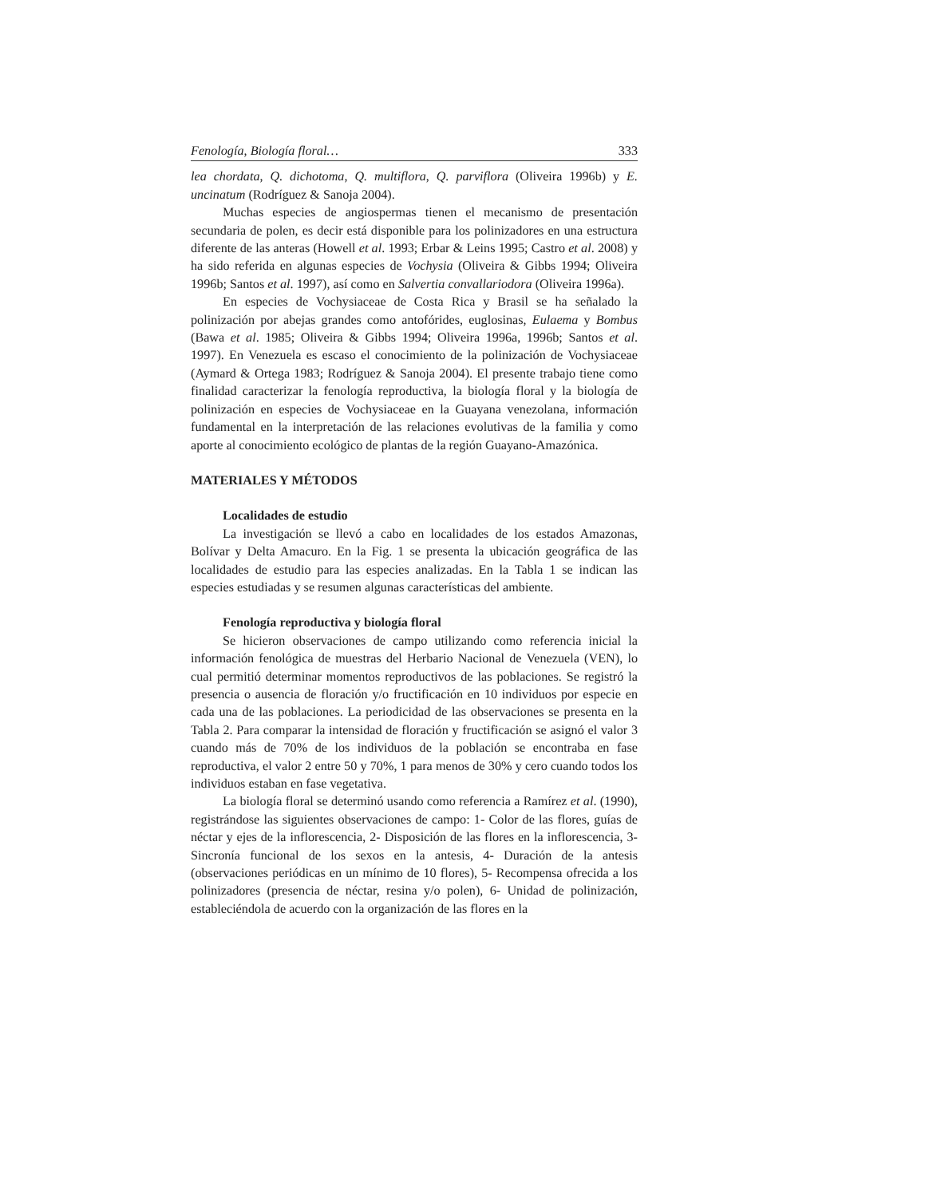Fenología, Biología floral… 333
lea chordata, Q. dichotoma, Q. multiflora, Q. parviflora (Oliveira 1996b) y E. uncinatum (Rodríguez & Sanoja 2004).
Muchas especies de angiospermas tienen el mecanismo de presentación secundaria de polen, es decir está disponible para los polinizadores en una estructura diferente de las anteras (Howell et al. 1993; Erbar & Leins 1995; Castro et al. 2008) y ha sido referida en algunas especies de Vochysia (Oliveira & Gibbs 1994; Oliveira 1996b; Santos et al. 1997), así como en Salvertia convallariodora (Oliveira 1996a).
En especies de Vochysiaceae de Costa Rica y Brasil se ha señalado la polinización por abejas grandes como antofórides, euglosinas, Eulaema y Bombus (Bawa et al. 1985; Oliveira & Gibbs 1994; Oliveira 1996a, 1996b; Santos et al. 1997). En Venezuela es escaso el conocimiento de la polinización de Vochysiaceae (Aymard & Ortega 1983; Rodríguez & Sanoja 2004). El presente trabajo tiene como finalidad caracterizar la fenología reproductiva, la biología floral y la biología de polinización en especies de Vochysiaceae en la Guayana venezolana, información fundamental en la interpretación de las relaciones evolutivas de la familia y como aporte al conocimiento ecológico de plantas de la región Guayano-Amazónica.
MATERIALES Y MÉTODOS
Localidades de estudio
La investigación se llevó a cabo en localidades de los estados Amazonas, Bolívar y Delta Amacuro. En la Fig. 1 se presenta la ubicación geográfica de las localidades de estudio para las especies analizadas. En la Tabla 1 se indican las especies estudiadas y se resumen algunas características del ambiente.
Fenología reproductiva y biología floral
Se hicieron observaciones de campo utilizando como referencia inicial la información fenológica de muestras del Herbario Nacional de Venezuela (VEN), lo cual permitió determinar momentos reproductivos de las poblaciones. Se registró la presencia o ausencia de floración y/o fructificación en 10 individuos por especie en cada una de las poblaciones. La periodicidad de las observaciones se presenta en la Tabla 2. Para comparar la intensidad de floración y fructificación se asignó el valor 3 cuando más de 70% de los individuos de la población se encontraba en fase reproductiva, el valor 2 entre 50 y 70%, 1 para menos de 30% y cero cuando todos los individuos estaban en fase vegetativa.
La biología floral se determinó usando como referencia a Ramírez et al. (1990), registrándose las siguientes observaciones de campo: 1- Color de las flores, guías de néctar y ejes de la inflorescencia, 2- Disposición de las flores en la inflorescencia, 3- Sincronía funcional de los sexos en la antesis, 4- Duración de la antesis (observaciones periódicas en un mínimo de 10 flores), 5- Recompensa ofrecida a los polinizadores (presencia de néctar, resina y/o polen), 6- Unidad de polinización, estableciéndola de acuerdo con la organización de las flores en la